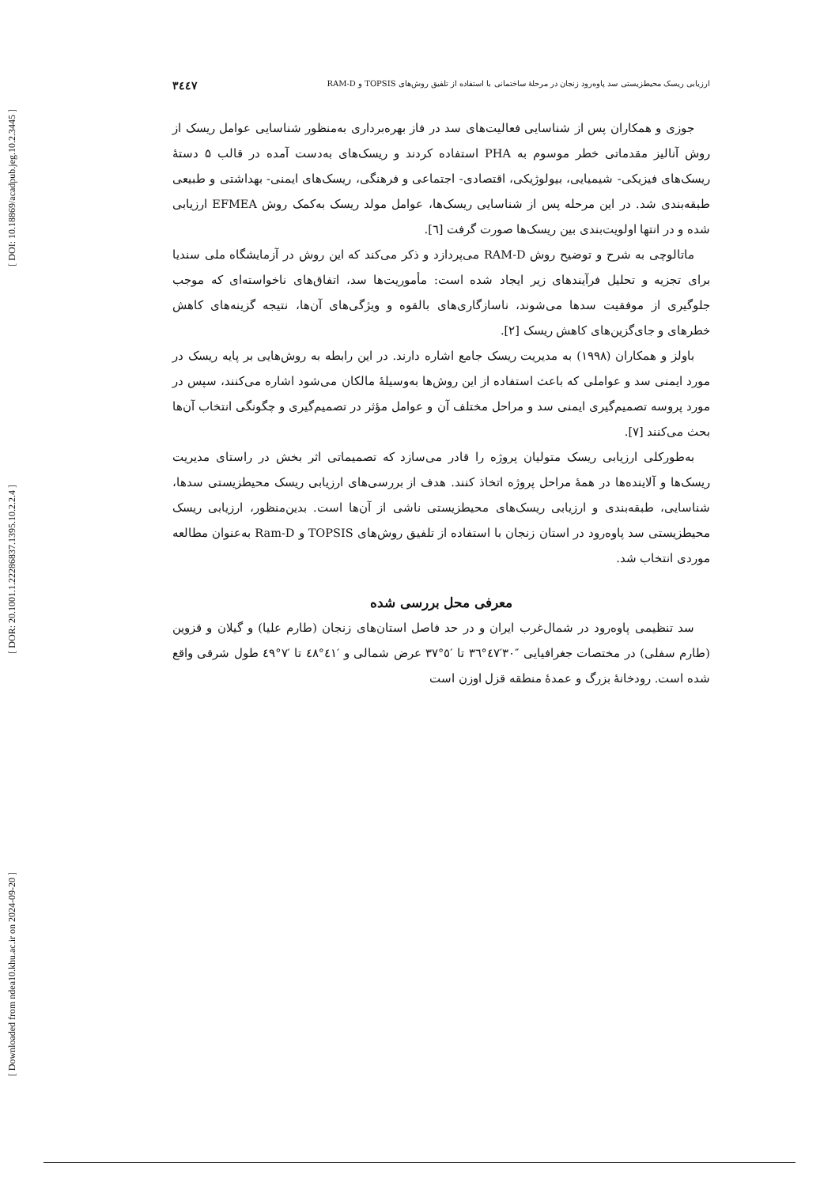[ DOI: 10.18869/acadpub.jeg.10.2.3445 ]
[ DOR: 20.1001.1.22286837.1395.10.2.2.4 ]
[ Downloaded from ndea10.khu.ac.ir on 2024-09-20 ]
ارزیابی ریسک محیطزیستی سد پاوه‌رود زنجان در مرحلهٔ ساختمانی با استفاده از تلفیق روش‌های TOPSIS و RAM-D ۳٤٤٧
جوزی و همکاران پس از شناسایی فعالیت‌های سد در فاز بهره‌برداری به‌منظور شناسایی عوامل ریسک از روش آنالیز مقدماتی خطر موسوم به PHA استفاده کردند و ریسک‌های به‌دست آمده در قالب ۵ دستهٔ ریسک‌های فیزیکی- شیمیایی، بیولوژیکی، اقتصادی- اجتماعی و فرهنگی، ریسک‌های ایمنی- بهداشتی و طبیعی طبقه‌بندی شد. در این مرحله پس از شناسایی ریسک‌ها، عوامل مولد ریسک به‌کمک روش EFMEA ارزیابی شده و در انتها اولویت‌بندی بین ریسک‌ها صورت گرفت [٦].
ماتالوچی به شرح و توضیح روش RAM-D می‌پردازد و ذکر می‌کند که این روش در آزمایشگاه ملی سندیا برای تجزیه و تحلیل فرآیندهای زیر ایجاد شده است: مأموریت‌ها سد، اتفاق‌های ناخواسته‌ای که موجب جلوگیری از موفقیت سدها می‌شوند، ناسازگاری‌های بالقوه و ویژگی‌های آن‌ها، نتیجه گزینه‌های کاهش خطرهای و جای‌گزین‌های کاهش ریسک [۲].
باولز و همکاران (۱۹۹۸) به مدیریت ریسک جامع اشاره دارند. در این رابطه به روش‌هایی بر پایه ریسک در مورد ایمنی سد و عواملی که باعث استفاده از این روش‌ها به‌وسیلهٔ مالکان می‌شود اشاره می‌کنند، سپس در مورد پروسه تصمیم‌گیری ایمنی سد و مراحل مختلف آن و عوامل مؤثر در تصمیم‌گیری و چگونگی انتخاب آن‌ها بحث می‌کنند [۷].
به‌طورکلی ارزیابی ریسک متولیان پروژه را قادر می‌سازد که تصمیماتی اثر بخش در راستای مدیریت ریسک‌ها و آلاینده‌ها در همهٔ مراحل پروژه اتخاذ کنند. هدف از بررسی‌های ارزیابی ریسک محیطزیستی سدها، شناسایی، طبقه‌بندی و ارزیابی ریسک‌های محیطزیستی ناشی از آن‌ها است. بدین‌منظور، ارزیابی ریسک محیطزیستی سد پاوه‌رود در استان زنجان با استفاده از تلفیق روش‌های TOPSIS و Ram-D به‌عنوان مطالعه موردی انتخاب شد.
معرفی محل بررسی شده
سد تنظیمی پاوه‌رود در شمال‌غرب ایران و در حد فاصل استان‌های زنجان (طارم علیا) و گیلان و قزوین (طارم سفلی) در مختصات جغرافیایی ″۳۰′٤۷°۳٦ تا ′٥°۳۷ عرض شمالی و ′٤۱°٤۸ تا ′۷°٤۹ طول شرقی واقع شده است. رودخانهٔ بزرگ و عمدهٔ منطقه قزل اوزن است